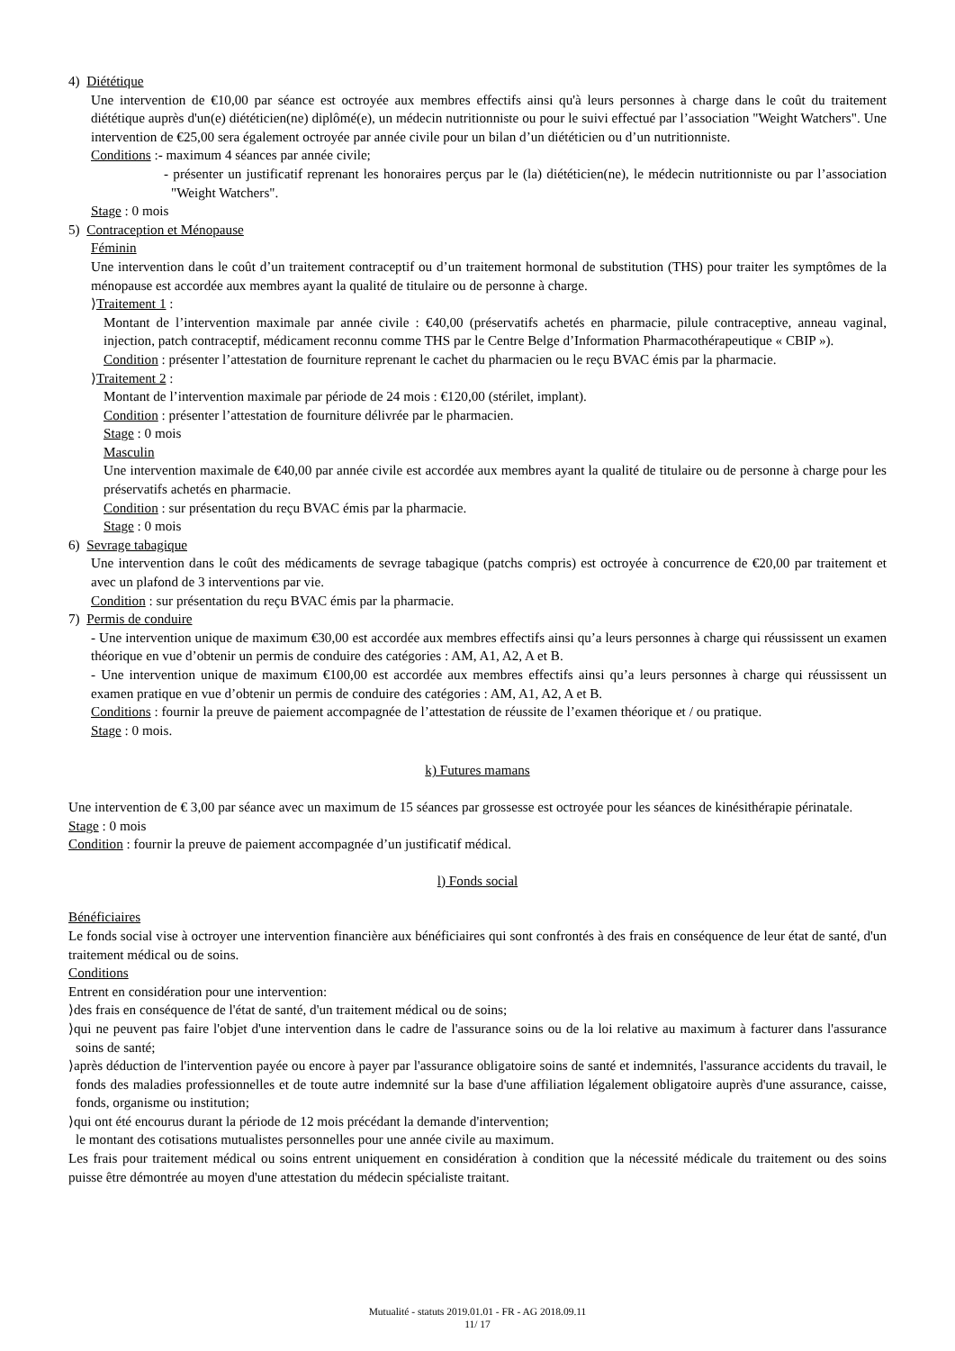4) Diététique
Une intervention de €10,00 par séance est octroyée aux membres effectifs ainsi qu'à leurs personnes à charge dans le coût du traitement diététique auprès d'un(e) diététicien(ne) diplômé(e), un médecin nutritionniste ou pour le suivi effectué par l’association "Weight Watchers". Une intervention de €25,00 sera également octroyée par année civile pour un bilan d’un diététicien ou d’un nutritionniste.
Conditions :- maximum 4 séances par année civile;
- présenter un justificatif reprenant les honoraires perçus par le (la) diététicien(ne), le médecin nutritionniste ou par l’association "Weight Watchers".
Stage : 0 mois
5) Contraception et Ménopause
Féminin
Une intervention dans le coût d’un traitement contraceptif ou d’un traitement hormonal de substitution (THS) pour traiter les symptômes de la ménopause est accordée aux membres ayant la qualité de titulaire ou de personne à charge.
⟩Traitement 1 :
Montant de l’intervention maximale par année civile : €40,00 (préservatifs achetés en pharmacie, pilule contraceptive, anneau vaginal, injection, patch contraceptif, médicament reconnu comme THS par le Centre Belge d’Information Pharmacothérapeutique « CBIP »).
Condition : présenter l’attestation de fourniture reprenant le cachet du pharmacien ou le reçu BVAC émis par la pharmacie.
⟩Traitement 2 :
Montant de l’intervention maximale par période de 24 mois : €120,00 (stérilet, implant).
Condition : présenter l’attestation de fourniture délivrée par le pharmacien.
Stage : 0 mois
Masculin
Une intervention maximale de €40,00 par année civile est accordée aux membres ayant la qualité de titulaire ou de personne à charge pour les préservatifs achetés en pharmacie.
Condition : sur présentation du reçu BVAC émis par la pharmacie.
Stage : 0 mois
6) Sevrage tabagique
Une intervention dans le coût des médicaments de sevrage tabagique (patchs compris) est octroyée à concurrence de €20,00 par traitement et avec un plafond de 3 interventions par vie.
Condition : sur présentation du reçu BVAC émis par la pharmacie.
7) Permis de conduire
- Une intervention unique de maximum €30,00 est accordée aux membres effectifs ainsi qu’a leurs personnes à charge qui réussissent un examen théorique en vue d’obtenir un permis de conduire des catégories : AM, A1, A2, A et B.
- Une intervention unique de maximum €100,00 est accordée aux membres effectifs ainsi qu’a leurs personnes à charge qui réussissent un examen pratique en vue d’obtenir un permis de conduire des catégories : AM, A1, A2, A et B.
Conditions : fournir la preuve de paiement accompagnée de l’attestation de réussite de l’examen théorique et / ou pratique.
Stage : 0 mois.
k) Futures mamans
Une intervention de € 3,00 par séance avec un maximum de 15 séances par grossesse est octroyée pour les séances de kinésithérapie périnatale.
Stage : 0 mois
Condition : fournir la preuve de paiement accompagnée d’un justificatif médical.
l) Fonds social
Bénéficiaires
Le fonds social vise à octroyer une intervention financière aux bénéficiaires qui sont confrontés à des frais en conséquence de leur état de santé, d'un traitement médical ou de soins.
Conditions
Entrent en considération pour une intervention:
⟩des frais en conséquence de l'état de santé, d'un traitement médical ou de soins;
⟩qui ne peuvent pas faire l'objet d'une intervention dans le cadre de l'assurance soins ou de la loi relative au maximum à facturer dans l'assurance soins de santé;
⟩après déduction de l'intervention payée ou encore à payer par l'assurance obligatoire soins de santé et indemnités, l'assurance accidents du travail, le fonds des maladies professionnelles et de toute autre indemnité sur la base d'une affiliation légalement obligatoire auprès d'une assurance, caisse, fonds, organisme ou institution;
⟩qui ont été encourus durant la période de 12 mois précédant la demande d'intervention;
le montant des cotisations mutualistes personnelles pour une année civile au maximum.
Les frais pour traitement médical ou soins entrent uniquement en considération à condition que la nécessité médicale du traitement ou des soins puisse être démontrée au moyen d'une attestation du médecin spécialiste traitant.
Mutualité - statuts 2019.01.01 - FR - AG 2018.09.11
11/ 17